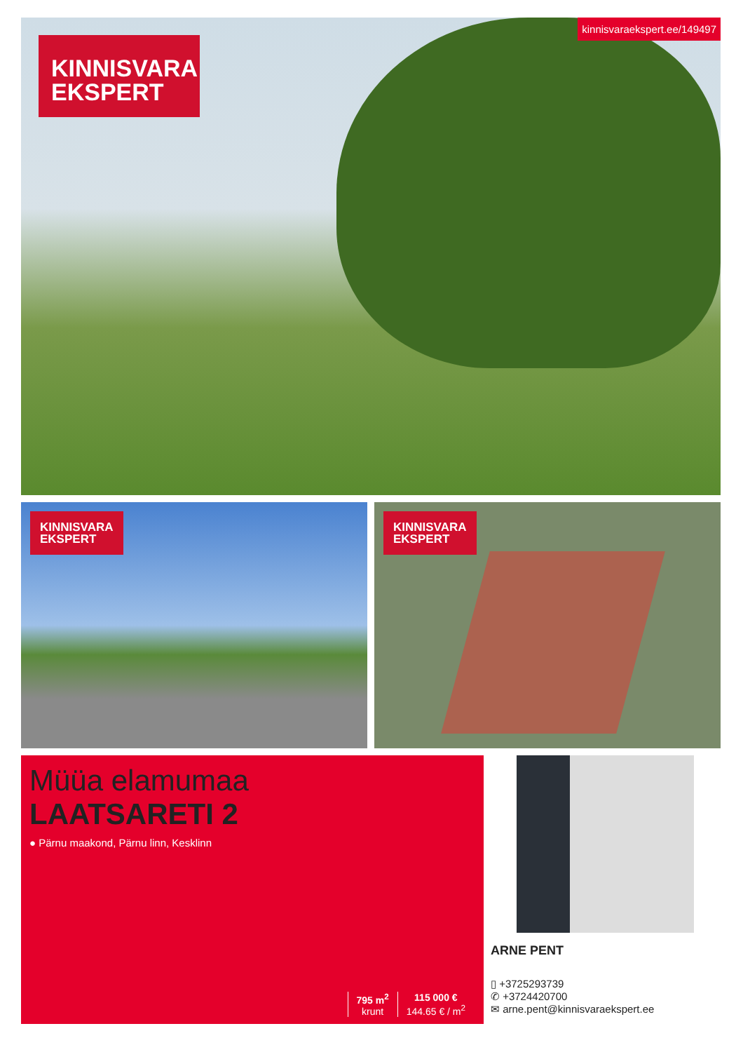KINNISVARA
EKSPERT
kinnisvaraekspert.ee/149497
KINNISVARA
EKSPERT
KINNISVARA
EKSPERT
Müüa elamumaa
LAATSARETI 2
● Pärnu maakond, Pärnu linn, Kesklinn
795 m<sup>2</sup>
krunt
115 000 €
144.65 € / m<sup>2</sup>
ARNE PENT
▯ +3725293739
✆ +3724420700
✉ arne.pent@kinnisvaraekspert.ee